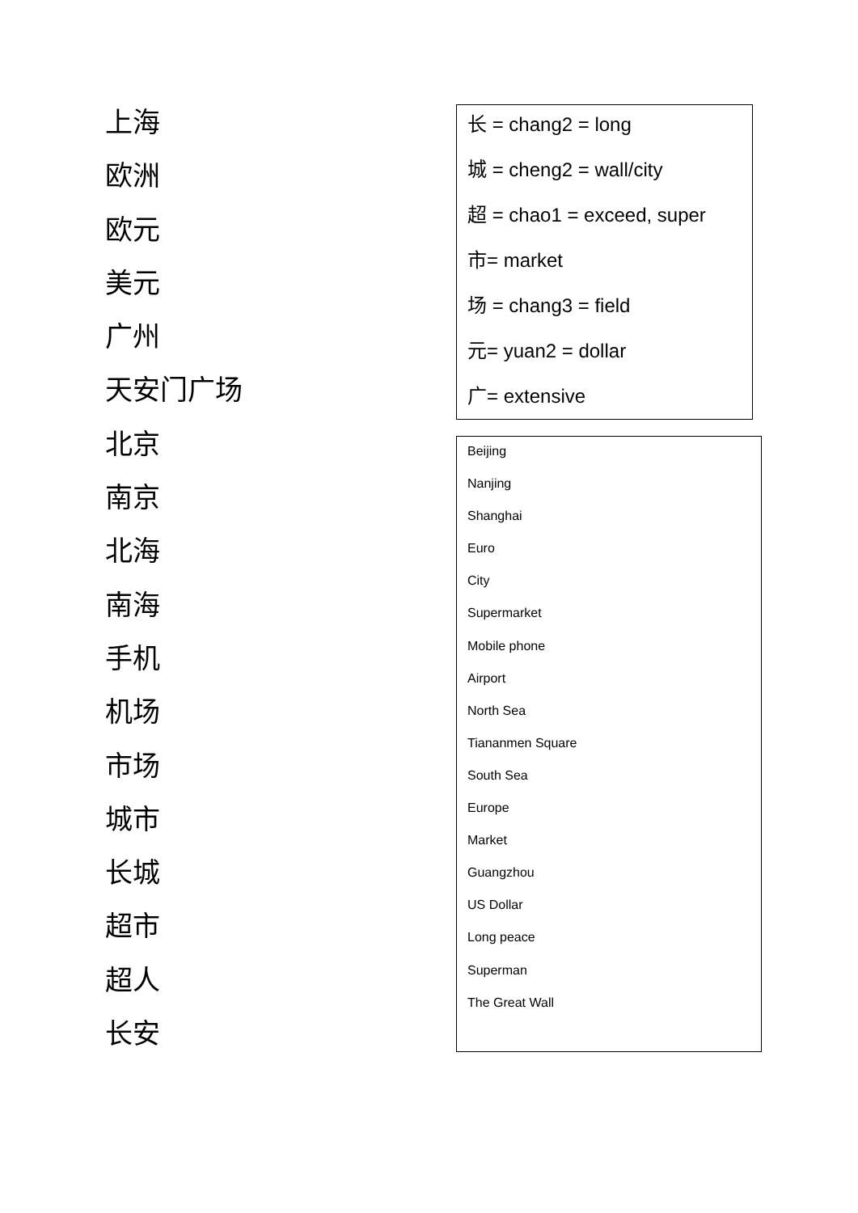上海
欧洲
欧元
美元
广州
天安门广场
北京
南京
北海
南海
手机
机场
市场
城市
长城
超市
超人
长安
长 = chang2 = long
城 = cheng2 = wall/city
超 = chao1 = exceed, super
市= market
场 = chang3 = field
元= yuan2 = dollar
广= extensive
Beijing
Nanjing
Shanghai
Euro
City
Supermarket
Mobile phone
Airport
North Sea
Tiananmen Square
South Sea
Europe
Market
Guangzhou
US Dollar
Long peace
Superman
The Great Wall